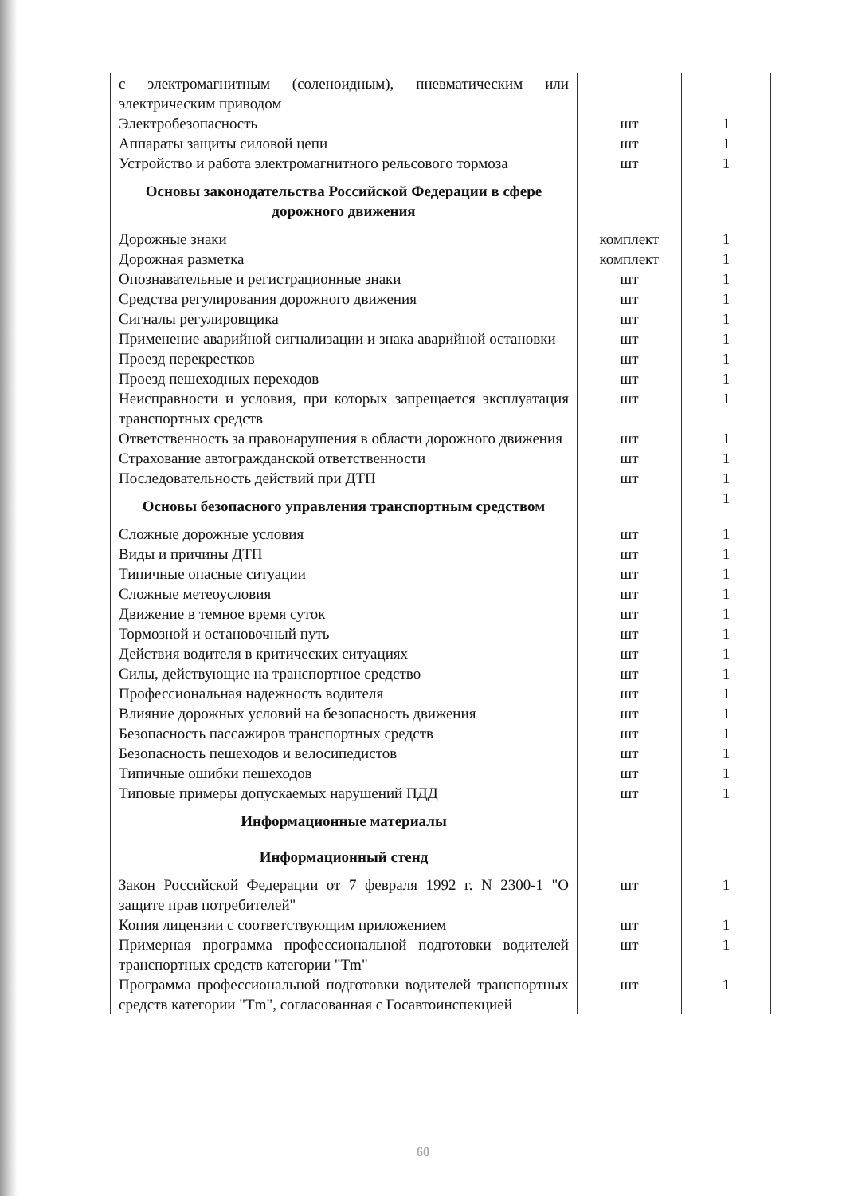| с электромагнитным (соленоидным), пневматическим или электрическим приводом | | |
| Электробезопасность | шт | 1 |
| Аппараты защиты силовой цепи | шт | 1 |
| Устройство и работа электромагнитного рельсового тормоза | шт | 1 |
| Основы законодательства Российской Федерации в сфере дорожного движения | | |
| Дорожные знаки | комплект | 1 |
| Дорожная разметка | комплект | 1 |
| Опознавательные и регистрационные знаки | шт | 1 |
| Средства регулирования дорожного движения | шт | 1 |
| Сигналы регулировщика | шт | 1 |
| Применение аварийной сигнализации и знака аварийной остановки | шт | 1 |
| Проезд перекрестков | шт | 1 |
| Проезд пешеходных переходов | шт | 1 |
| Неисправности и условия, при которых запрещается эксплуатация транспортных средств | шт | 1 |
| Ответственность за правонарушения в области дорожного движения | шт | 1 |
| Страхование автогражданской ответственности | шт | 1 |
| Последовательность действий при ДТП | шт | 1 |
| Основы безопасного управления транспортным средством | | 1 |
| Сложные дорожные условия | шт | 1 |
| Виды и причины ДТП | шт | 1 |
| Типичные опасные ситуации | шт | 1 |
| Сложные метеоусловия | шт | 1 |
| Движение в темное время суток | шт | 1 |
| Тормозной и остановочный путь | шт | 1 |
| Действия водителя в критических ситуациях | шт | 1 |
| Силы, действующие на транспортное средство | шт | 1 |
| Профессиональная надежность водителя | шт | 1 |
| Влияние дорожных условий на безопасность движения | шт | 1 |
| Безопасность пассажиров транспортных средств | шт | 1 |
| Безопасность пешеходов и велосипедистов | шт | 1 |
| Типичные ошибки пешеходов | шт | 1 |
| Типовые примеры допускаемых нарушений ПДД | шт | 1 |
| Информационные материалы | | |
| Информационный стенд | | |
| Закон Российской Федерации от 7 февраля 1992 г. N 2300-1 "О защите прав потребителей" | шт | 1 |
| Копия лицензии с соответствующим приложением | шт | 1 |
| Примерная программа профессиональной подготовки водителей транспортных средств категории "Tm" | шт | 1 |
| Программа профессиональной подготовки водителей транспортных средств категории "Tm", согласованная с Госавтоинспекцией | шт | 1 |
60